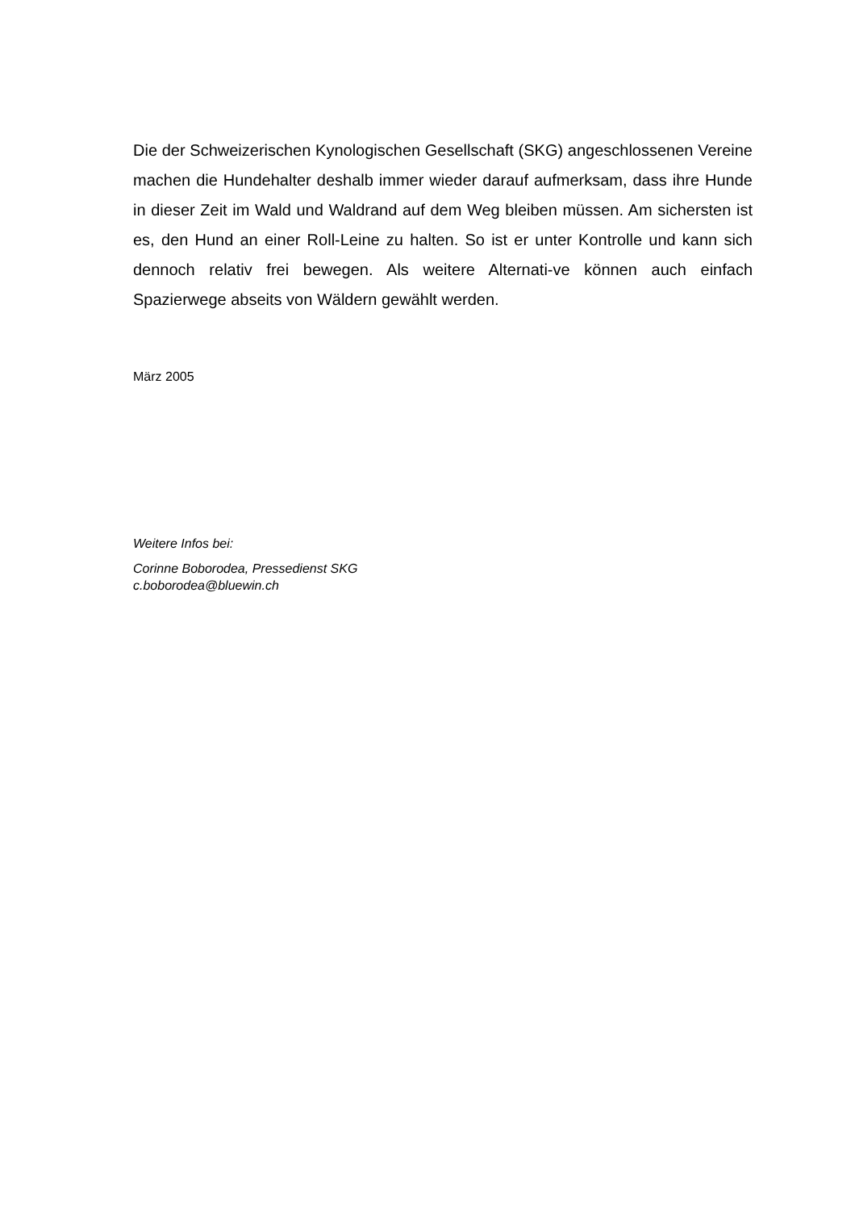Die der Schweizerischen Kynologischen Gesellschaft (SKG) angeschlossenen Vereine machen die Hundehalter deshalb immer wieder darauf aufmerksam, dass ihre Hunde in dieser Zeit im Wald und Waldrand auf dem Weg bleiben müssen. Am sichersten ist es, den Hund an einer Roll-Leine zu halten. So ist er unter Kontrolle und kann sich dennoch relativ frei bewegen. Als weitere Alternati-ve können auch einfach Spazierwege abseits von Wäldern gewählt werden.
März 2005
Weitere Infos bei:
Corinne Boborodea, Pressedienst SKG
c.boborodea@bluewin.ch